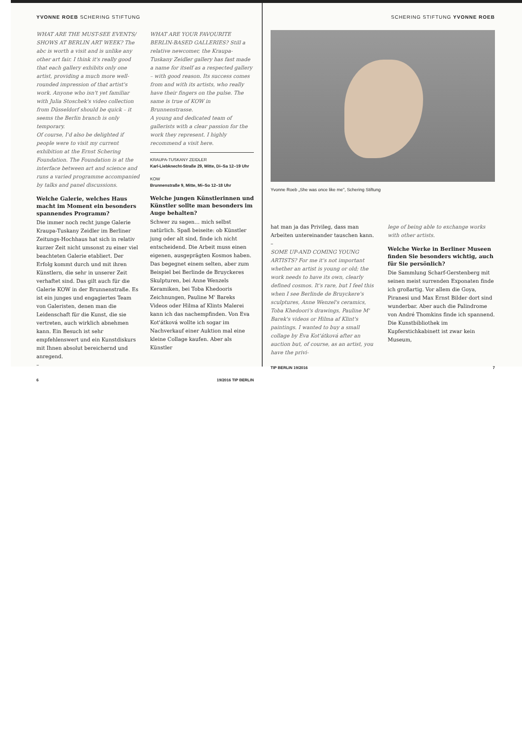YVONNE ROEB SCHERING STIFTUNG
WHAT ARE THE MUST-SEE EVENTS/ SHOWS AT BERLIN ART WEEK? The abc is worth a visit and is unlike any other art fair. I think it's really good that each gallery exhibits only one artist, providing a much more well-rounded impression of that artist's work. Anyone who isn't yet familiar with Julia Stoschek's video collection from Düsseldorf should be quick – it seems the Berlin branch is only temporary.
Of course, I'd also be delighted if people were to visit my current exhibition at the Ernst Schering Foundation. The Foundation is at the interface between art and science and runs a varied programme accompanied by talks and panel discussions.
Welche Galerie, welches Haus macht im Moment ein besonders spannendes Programm?
Die immer noch recht junge Galerie Kraupa-Tuskany Zeidler im Berliner Zeitungs-Hochhaus hat sich in relativ kurzer Zeit nicht umsonst zu einer viel beachteten Galerie etabliert. Der Erfolg kommt durch und mit ihren Künstlern, die sehr in unserer Zeit verhaftet sind. Das gilt auch für die Galerie KOW in der Brunnenstraße. Es ist ein junges und engagiertes Team von Galeristen, denen man die Leidenschaft für die Kunst, die sie vertreten, auch wirklich abnehmen kann. Ein Besuch ist sehr empfehlenswert und ein Kunstdiskurs mit Ihnen absolut bereichernd und anregend.
–
WHAT ARE YOUR FAVOURITE BERLIN-BASED GALLERIES? Still a relative newcomer, the Kraupa-Tuskany Zeidler gallery has fast made a name for itself as a respected gallery – with good reason. Its success comes from and with its artists, who really have their fingers on the pulse. The same is true of KOW in Brunnenstrasse.
A young and dedicated team of gallerists with a clear passion for the work they represent. I highly recommend a visit here.
KRAUPA-TUSKANY ZEIDLER
Karl-Liebknecht-Straße 29, Mitte, Di–Sa 12–19 Uhr
KOW
Brunnenstraße 9, Mitte, Mi–So 12–18 Uhr
Welche jungen Künstlerinnen und Künstler sollte man besonders im Auge behalten?
Schwer zu sagen… mich selbst natürlich. Spaß beiseite: ob Künstler jung oder alt sind, finde ich nicht entscheidend. Die Arbeit muss einen eigenen, ausgeprägten Kosmos haben. Das begegnet einem selten, aber zum Beispiel bei Berlinde de Bruyckeres Skulpturen, bei Anne Wenzels Keramiken, bei Toba Khedooris Zeichnungen, Pauline M' Bareks Videos oder Hilma af Klints Malerei kann ich das nachempfinden. Von Eva Kot'átková wollte ich sogar im Nachverkauf einer Auktion mal eine kleine Collage kaufen. Aber als Künstler
6 19/2016 TIP BERLIN
SCHERING STIFTUNG YVONNE ROEB
Yvonne Roeb „She was once like me", Schering Stiftung
hat man ja das Privileg, dass man Arbeiten untereinander tauschen kann.
–
SOME UP-AND COMING YOUNG ARTISTS? For me it's not important whether an artist is young or old; the work needs to have its own, clearly defined cosmos. It's rare, but I feel this when I see Berlinde de Bruyckere's sculptures, Anne Wenzel's ceramics, Toba Khedoori's drawings, Pauline M' Barek's videos or Hilma af Klint's paintings. I wanted to buy a small collage by Eva Kot'átková after an auction but, of course, as an artist, you have the privi-
lege of being able to exchange works with other artists.
Welche Werke in Berliner Museen finden Sie besonders wichtig, auch für Sie persönlich?
Die Sammlung Scharf-Gerstenberg mit seinen meist surrenden Exponaten finde ich großartig. Vor allem die Goya, Piranesi und Max Ernst Bilder dort sind wunderbar. Aber auch die Palindrome von André Thomkins finde ich spannend.
Die Kunstbibliothek im Kupferstichkabinett ist zwar kein Museum,
TIP BERLIN 19/2016 7